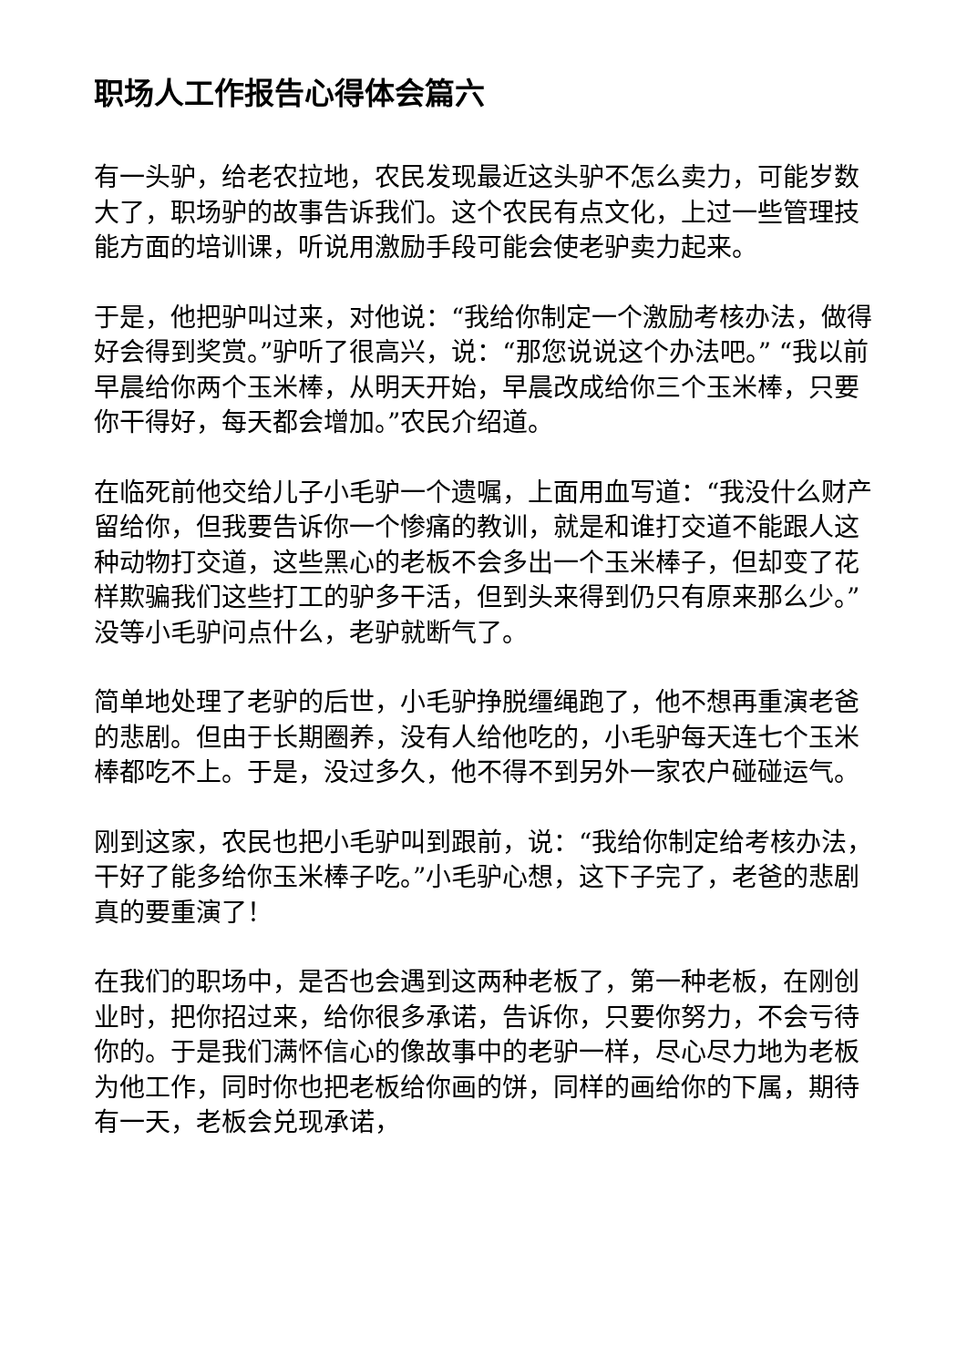职场人工作报告心得体会篇六
有一头驴，给老农拉地，农民发现最近这头驴不怎么卖力，可能岁数大了，职场驴的故事告诉我们。这个农民有点文化，上过一些管理技能方面的培训课，听说用激励手段可能会使老驴卖力起来。
于是，他把驴叫过来，对他说：“我给你制定一个激励考核办法，做得好会得到奖赏。”驴听了很高兴，说：“那您说说这个办法吧。” “我以前早晨给你两个玉米棒，从明天开始，早晨改成给你三个玉米棒，只要你干得好，每天都会增加。”农民介绍道。
在临死前他交给儿子小毛驴一个遗嘱，上面用血写道：“我没什么财产留给你，但我要告诉你一个惨痛的教训，就是和谁打交道不能跟人这种动物打交道，这些黑心的老板不会多出一个玉米棒子，但却变了花样欺骗我们这些打工的驴多干活，但到头来得到仍只有原来那么少。”没等小毛驴问点什么，老驴就断气了。
简单地处理了老驴的后世，小毛驴挣脱缰绳跑了，他不想再重演老爸的悲剧。但由于长期圈养，没有人给他吃的，小毛驴每天连七个玉米棒都吃不上。于是，没过多久，他不得不到另外一家农户碰碰运气。
刚到这家，农民也把小毛驴叫到跟前，说：“我给你制定给考核办法，干好了能多给你玉米棒子吃。”小毛驴心想，这下子完了，老爸的悲剧真的要重演了！
在我们的职场中，是否也会遇到这两种老板了，第一种老板，在刚创业时，把你招过来，给你很多承诺，告诉你，只要你努力，不会亏待你的。于是我们满怀信心的像故事中的老驴一样，尽心尽力地为老板为他工作，同时你也把老板给你画的饼，同样的画给你的下属，期待有一天，老板会兑现承诺，